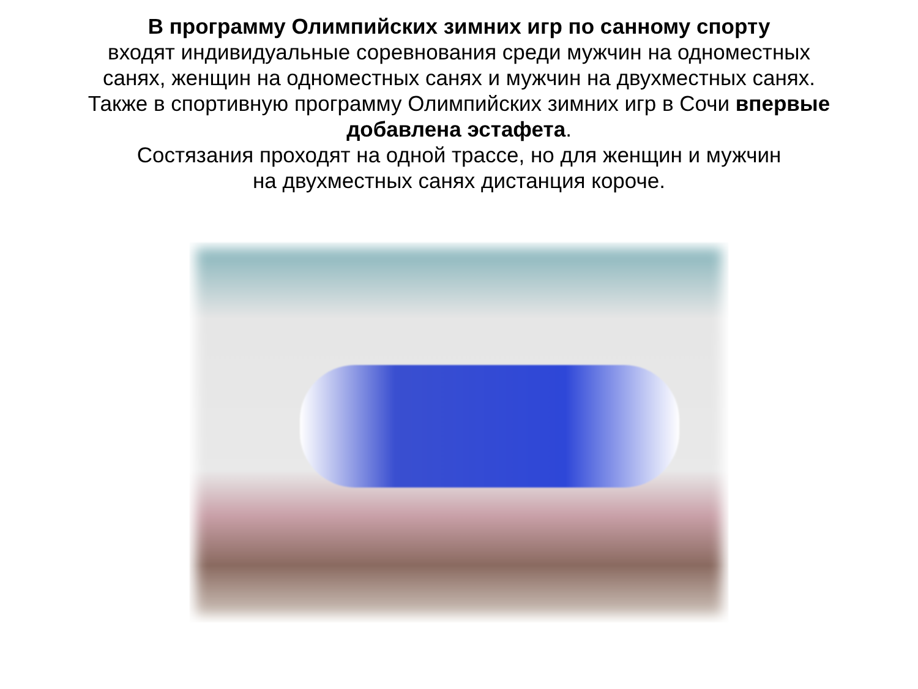В программу Олимпийских зимних игр по санному спорту
входят индивидуальные соревнования среди мужчин на одноместных
санях, женщин на одноместных санях и мужчин на двухместных санях.
Также в спортивную программу Олимпийских зимних игр в Сочи впервые
добавлена эстафета.
Состязания проходят на одной трассе, но для женщин и мужчин
на двухместных санях дистанция короче.